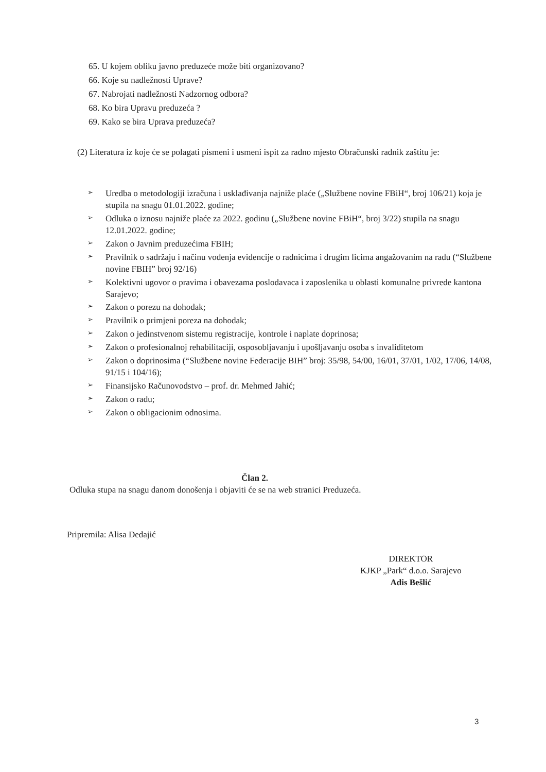65. U kojem obliku javno preduzeće može biti organizovano?
66. Koje su nadležnosti Uprave?
67. Nabrojati nadležnosti Nadzornog odbora?
68. Ko bira Upravu preduzeća ?
69. Kako se bira Uprava preduzeća?
(2) Literatura iz koje će se polagati pismeni i usmeni ispit za radno mjesto Obračunski radnik zaštitu je:
➢ Uredba o metodologiji izračuna i usklađivanja najniže plaće („Službene novine FBiH“, broj 106/21) koja je stupila na snagu 01.01.2022. godine;
➢ Odluka o iznosu najniže plaće za 2022. godinu („Službene novine FBiH“, broj 3/22) stupila na snagu 12.01.2022. godine;
➢ Zakon o Javnim preduzećima FBIH;
➢ Pravilnik o sadržaju i načinu vođenja evidencije o radnicima i drugim licima angažovanim na radu (“Službene novine FBIH” broj 92/16)
➢ Kolektivni ugovor o pravima i obavezama poslodavaca i zaposlenika u oblasti komunalne privrede kantona Sarajevo;
➢ Zakon o porezu na dohodak;
➢ Pravilnik o primjeni poreza na dohodak;
➢ Zakon o jedinstvenom sistemu registracije, kontrole i naplate doprinosa;
➢ Zakon o profesionalnoj rehabilitaciji, osposobljavanju i upošljavanju osoba s invaliditetom
➢ Zakon o doprinosima (“Službene novine Federacije BIH” broj: 35/98, 54/00, 16/01, 37/01, 1/02, 17/06, 14/08, 91/15 i 104/16);
➢ Finansijsko Računovodstvo – prof. dr. Mehmed Jahić;
➢ Zakon o radu;
➢ Zakon o obligacionim odnosima.
Član 2.
Odluka stupa na snagu danom donošenja i objaviti će se na web stranici Preduzeća.
Pripremila: Alisa Dedajić
DIREKTOR
KJKP „Park“ d.o.o. Sarajevo
Adis Bešlić
3